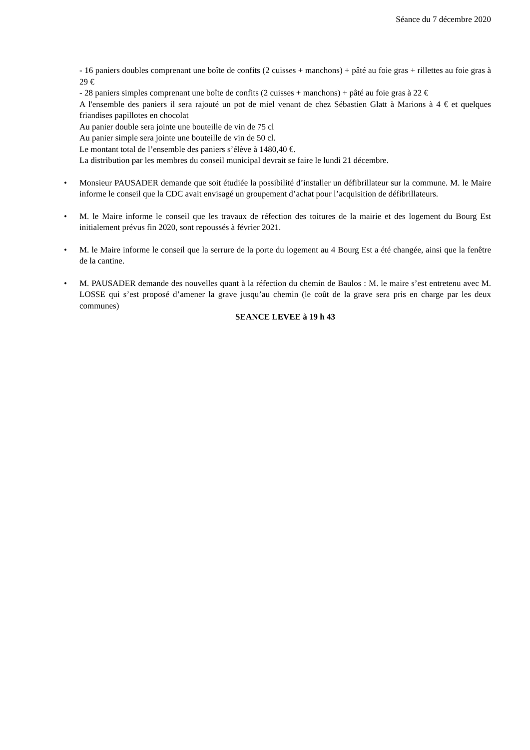Séance du 7 décembre 2020
- 16 paniers doubles comprenant une boîte de confits (2 cuisses + manchons) + pâté au foie gras + rillettes au foie gras à 29 €
- 28 paniers simples comprenant une boîte de confits (2 cuisses + manchons) + pâté au foie gras à 22 €
A l'ensemble des paniers il sera rajouté un pot de miel venant de chez Sébastien Glatt à Marions à 4 € et quelques friandises papillotes en chocolat
Au panier double sera jointe une bouteille de vin de 75 cl
Au panier simple sera jointe une bouteille de vin de 50 cl.
Le montant total de l’ensemble des paniers s’élève à 1480,40 €.
La distribution par les membres du conseil municipal devrait se faire le lundi 21 décembre.
• Monsieur PAUSADER demande que soit étudiée la possibilité d’installer un défibrillateur sur la commune. M. le Maire informe le conseil que la CDC avait envisagé un groupement d’achat pour l’acquisition de défibrillateurs.
• M. le Maire informe le conseil que les travaux de réfection des toitures de la mairie et des logement du Bourg Est initialement prévus fin 2020, sont repoussés à février 2021.
• M. le Maire informe le conseil que la serrure de la porte du logement au 4 Bourg Est a été changée, ainsi que la fenêtre de la cantine.
• M. PAUSADER demande des nouvelles quant à la réfection du chemin de Baulos : M. le maire s’est entretenu avec M. LOSSE qui s’est proposé d’amener la grave jusqu’au chemin (le coût de la grave sera pris en charge par les deux communes)
SEANCE LEVEE à 19 h 43